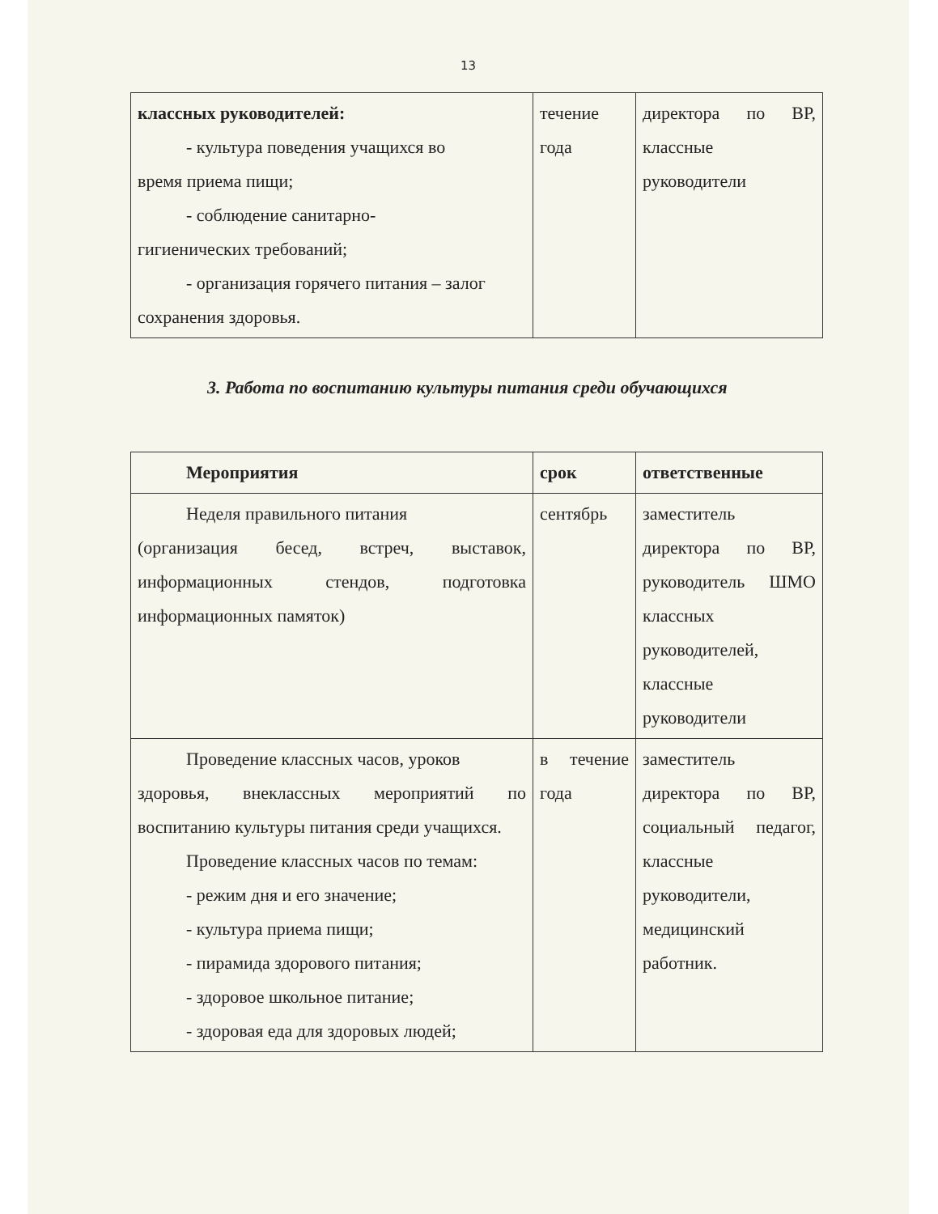13
| классных руководителей: - культура поведения учащихся во время приема пищи; - соблюдение санитарно- гигиенических требований; - организация горячего питания – залог сохранения здоровья. | течение года | директора по ВР, классные руководители |
3. Работа по воспитанию культуры питания среди обучающихся
| Мероприятия | срок | ответственные |
| Неделя правильного питания (организация бесед, встреч, выставок, информационных стендов, подготовка информационных памяток) | сентябрь | заместитель директора по ВР, руководитель ШМО классных руководителей, классные руководители |
| Проведение классных часов, уроков здоровья, внеклассных мероприятий по воспитанию культуры питания среди учащихся. Проведение классных часов по темам: - режим дня и его значение; - культура приема пищи; - пирамида здорового питания; - здоровое школьное питание; - здоровая еда для здоровых людей; | в течение года | заместитель директора по ВР, социальный педагог, классные руководители, медицинский работник. |